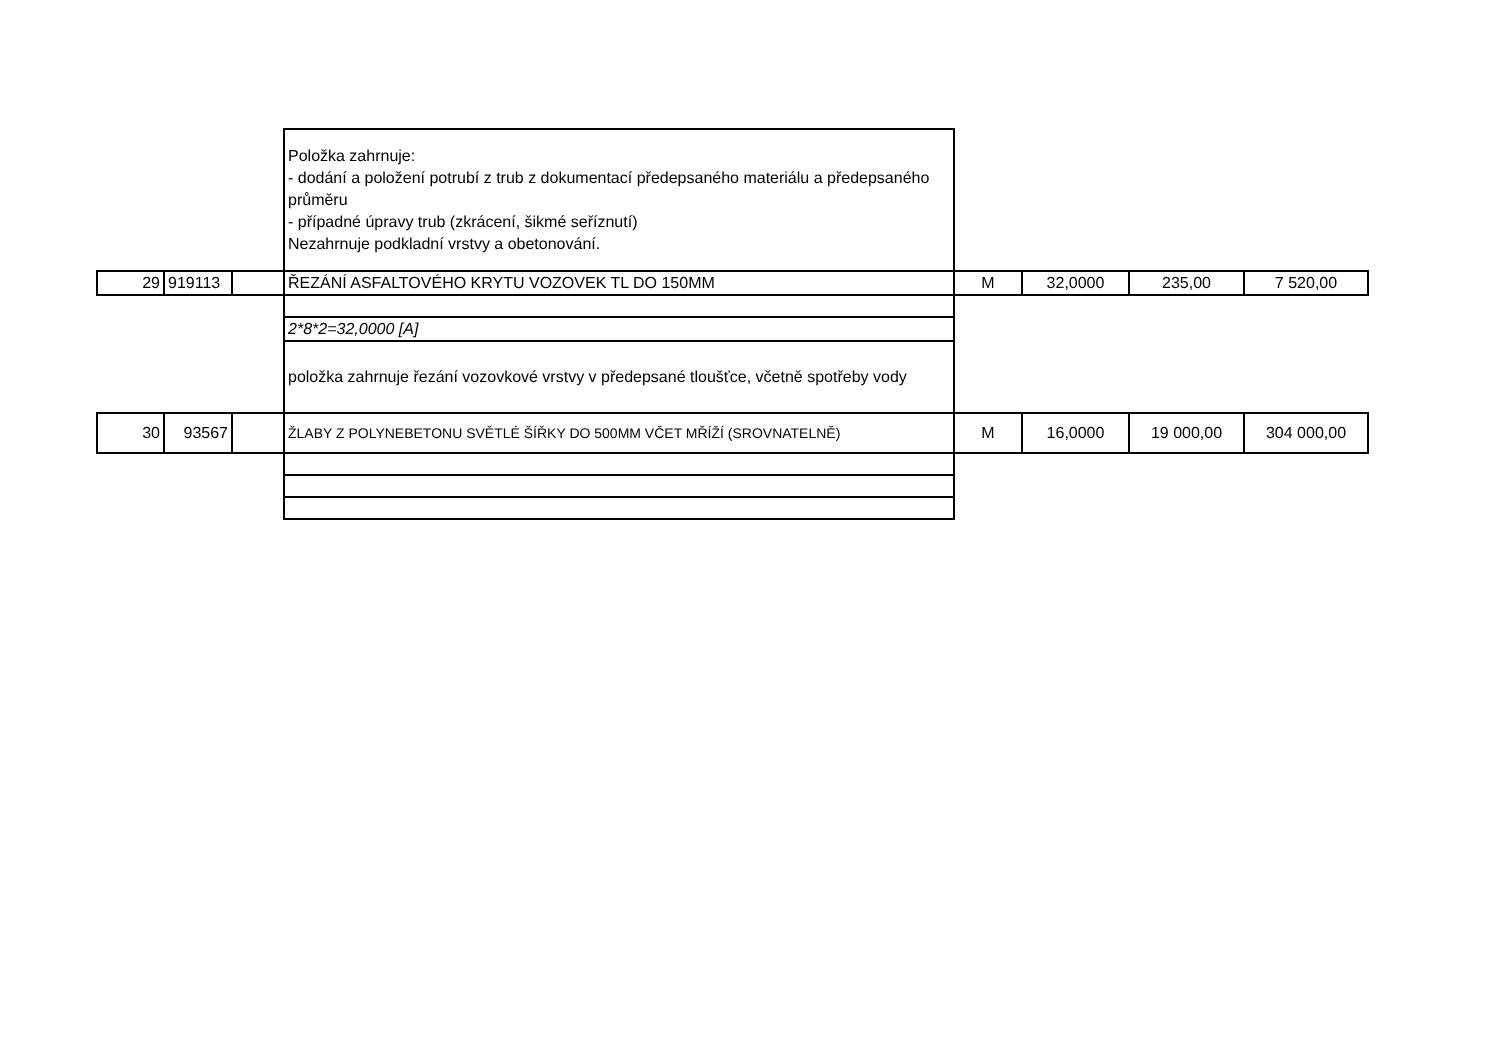| | | | Položka zahrnuje: - dodání a položení potrubí z trub z dokumentací předepsaného materiálu a předepsaného průměru - případné úpravy trub (zkrácení, šikmé seříznutí) Nezahrnuje podkladní vrstvy a obetonování. | | | | |
| 29 | 919113 | | ŘEZÁNÍ ASFALTOVÉHO KRYTU VOZOVEK TL DO 150MM | M | 32,0000 | 235,00 | 7 520,00 |
| | | | 2*8*2=32,0000 [A] | | | | |
| | | | položka zahrnuje řezání vozovkové vrstvy v předepsané tloušťce, včetně spotřeby vody | | | | |
| 30 | 93567 | | ŽLABY Z POLYNEBETONU SVĚTLÉ ŠÍŘKY DO 500MM VČET MŘÍŽÍ (SROVNATELNĚ) | M | 16,0000 | 19 000,00 | 304 000,00 |